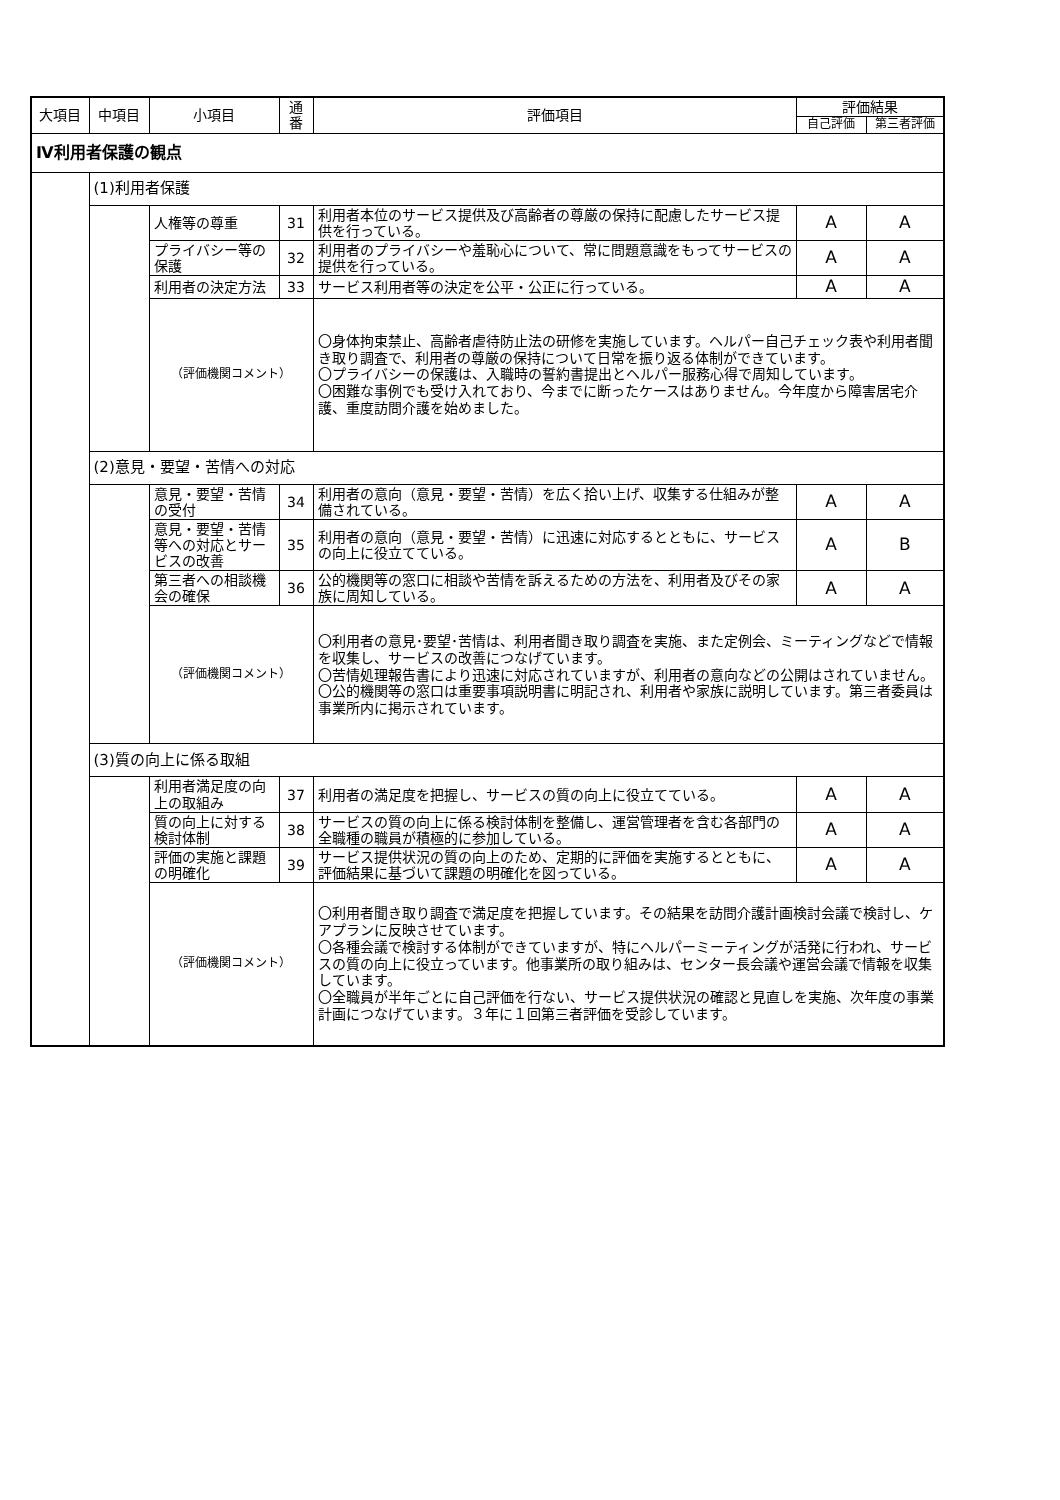| 大項目 | 中項目 | 小項目 | 通番 | 評価項目 | 評価結果 | |
| --- | --- | --- | --- | --- | --- | --- |
| | | | | | 自己評価 | 第三者評価 |
| Ⅳ利用者保護の観点 | | | | | | |
| | (1)利用者保護 | | | | | |
| | | 人権等の尊重 | 31 | 利用者本位のサービス提供及び高齢者の尊厳の保持に配慮したサービス提供を行っている。 | A | A |
| | | プライバシー等の保護 | 32 | 利用者のプライバシーや羞恥心について、常に問題意識をもってサービスの提供を行っている。 | A | A |
| | | 利用者の決定方法 | 33 | サービス利用者等の決定を公平・公正に行っている。 | A | A |
| | | （評価機関コメント） | | 〇身体拘束禁止、高齢者虐待防止法の研修を実施しています。ヘルパー自己チェック表や利用者聞き取り調査で、利用者の尊厳の保持について日常を振り返る体制ができています。 〇プライバシーの保護は、入職時の誓約書提出とヘルパー服務心得で周知しています。 〇困難な事例でも受け入れており、今までに断ったケースはありません。今年度から障害居宅介護、重度訪問介護を始めました。 | | |
| | (2)意見・要望・苦情への対応 | | | | | |
| | | 意見・要望・苦情の受付 | 34 | 利用者の意向（意見・要望・苦情）を広く拾い上げ、収集する仕組みが整備されている。 | A | A |
| | | 意見・要望・苦情等への対応とサービスの改善 | 35 | 利用者の意向（意見・要望・苦情）に迅速に対応するとともに、サービスの向上に役立てている。 | A | B |
| | | 第三者への相談機会の確保 | 36 | 公的機関等の窓口に相談や苦情を訴えるための方法を、利用者及びその家族に周知している。 | A | A |
| | | （評価機関コメント） | | 〇利用者の意見･要望･苦情は、利用者聞き取り調査を実施、また定例会、ミーティングなどで情報を収集し、サービスの改善につなげています。 〇苦情処理報告書により迅速に対応されていますが、利用者の意向などの公開はされていません。 〇公的機関等の窓口は重要事項説明書に明記され、利用者や家族に説明しています。第三者委員は事業所内に掲示されています。 | | |
| | (3)質の向上に係る取組 | | | | | |
| | | 利用者満足度の向上の取組み | 37 | 利用者の満足度を把握し、サービスの質の向上に役立てている。 | A | A |
| | | 質の向上に対する検討体制 | 38 | サービスの質の向上に係る検討体制を整備し、運営管理者を含む各部門の全職種の職員が積極的に参加している。 | A | A |
| | | 評価の実施と課題の明確化 | 39 | サービス提供状況の質の向上のため、定期的に評価を実施するとともに、評価結果に基づいて課題の明確化を図っている。 | A | A |
| | | （評価機関コメント） | | 〇利用者聞き取り調査で満足度を把握しています。その結果を訪問介護計画検討会議で検討し、ケアプランに反映させています。 〇各種会議で検討する体制ができていますが、特にヘルパーミーティングが活発に行われ、サービスの質の向上に役立っています。他事業所の取り組みは、センター長会議や運営会議で情報を収集しています。 〇全職員が半年ごとに自己評価を行ない、サービス提供状況の確認と見直しを実施、次年度の事業計画につなげています。３年に１回第三者評価を受診しています。 | | |